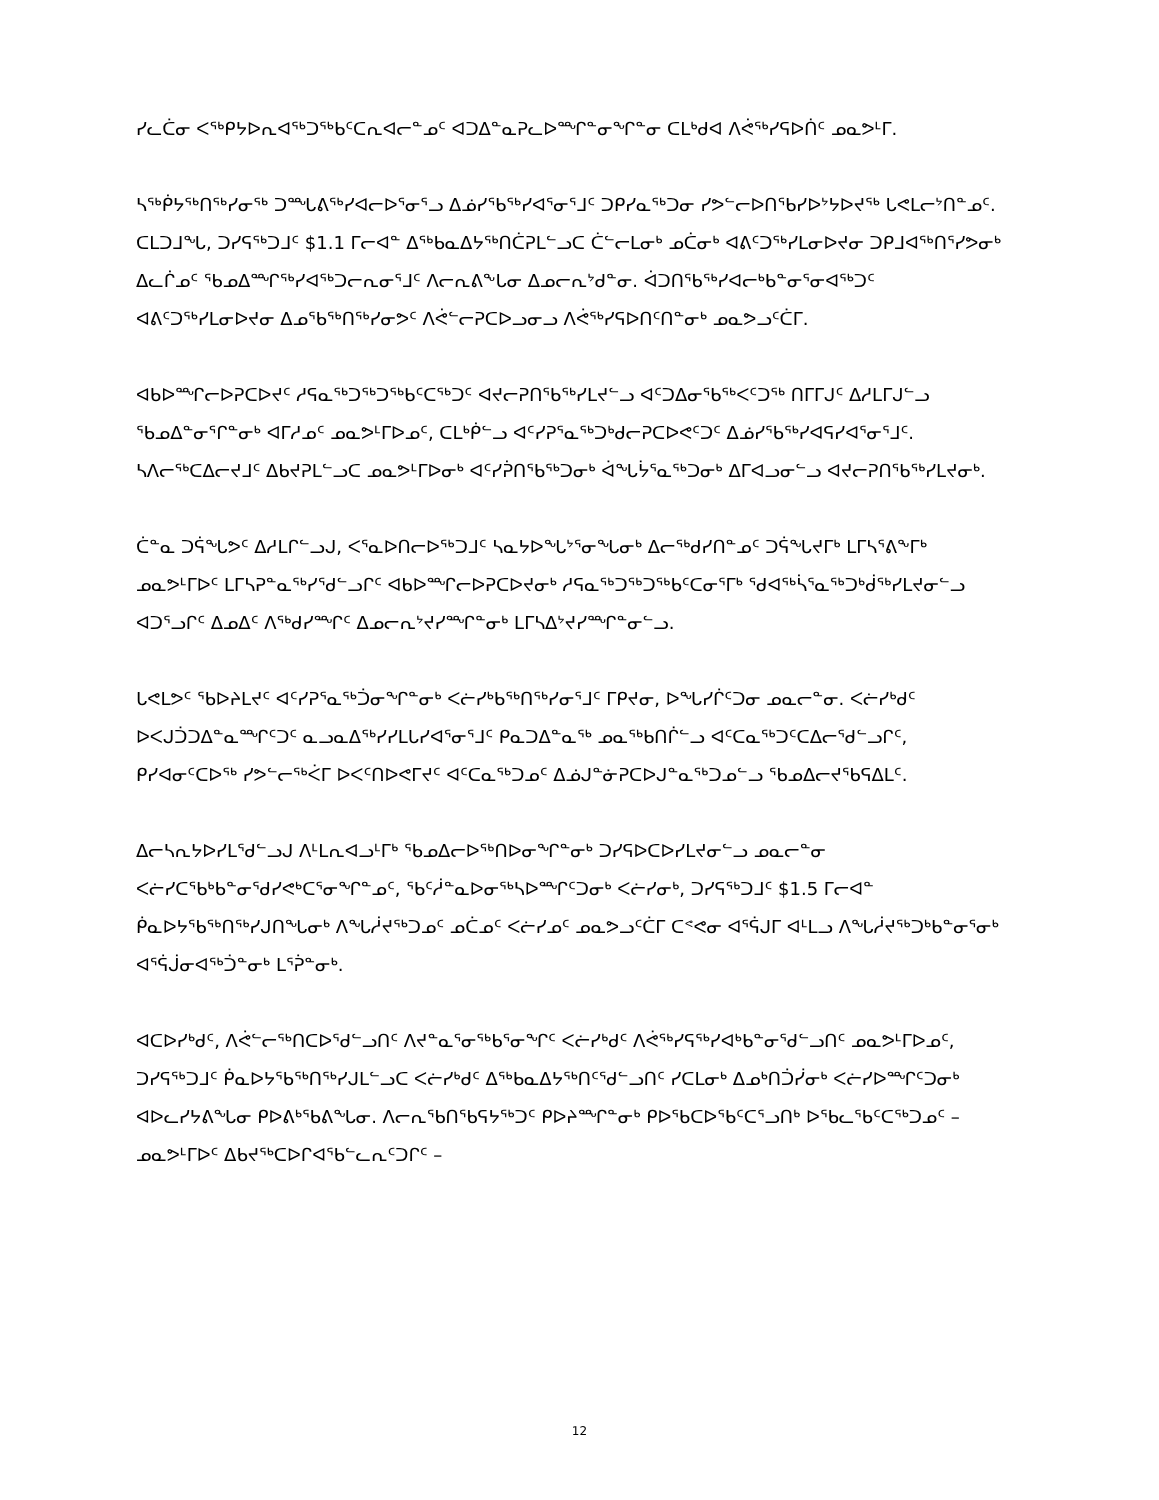ᓯᓚᑖᓂ ᐸᖅᑭᔭᐅᕆᐊᖅᑐᖅᑲᑦᑕᕆᐊᓕᓐᓄᑦ ᐊᑐᐃᓐᓇᕈᓚᐅᙱᓐᓂᖏᓐᓂ ᑕᒪᒃᑯᐊ ᐱᕚᖅᓯᕋᐅᑏᑦ ᓄᓇᕗᒻᒥ.
ᓴᖅᑮᔭᖅᑎᖅᓯᓂᖅ ᑐᙵᕕᖅᓯᐊᓕᐅᕐᓂᕐᓗ ᐃᓅᓯᖃᖅᓯᐊᕐᓂᕐᒧᑦ ᑐᑭᓯᓇᖅᑐᓂ ᓯᕗᓪᓕᐅᑎᖃᓯᐅᔾᔭᐅᔪᖅ ᒐᕙᒪᓕᔾᑎᓐᓄᑦ. ᑕᒪᑐᒧᖓ, ᑐᓯᕋᖅᑐᒧᑦ $1.1 ᒥᓕᐊᓐ ᐃᖅᑲᓇᐃᔭᖅᑎᑖᕈᒪᓪᓗᑕ ᑖᓪᓕᒪᓂᒃ ᓄᑖᓂᒃ ᐊᕕᑦᑐᖅᓯᒪᓂᐅᔪᓂ ᑐᑭᒧᐊᖅᑎᕐᓯᕗᓂᒃ ᐃᓚᒌᓄᑦ ᖃᓄᐃᙱᖅᓯᐊᖅᑐᓕᕆᓂᕐᒧᑦ ᐱᓕᕆᕕᖕᒐᓂ ᐃᓄᓕᕆᔾᑯᓐᓂ. ᐋᑐᑎᖃᖅᓯᐊᓕᒃᑲᓐᓂᕐᓂᐊᖅᑐᑦ ᐊᕕᑦᑐᖅᓯᒪᓂᐅᔪᓂ ᐃᓄᖃᖅᑎᖅᓯᓂᕗᑦ ᐱᕚᓪᓕᕈᑕᐅᓗᓂᓗ ᐱᕚᖅᓯᕋᐅᑎᑦᑎᓐᓂᒃ ᓄᓇᕗᓗᑦᑖᒥ.
ᐊᑲᐅᙱᓕᐅᕈᑕᐅᔪᑦ ᓱᕋᓇᖅᑐᖅᑐᖅᑲᑦᑕᖅᑐᑦ ᐊᔪᓕᕈᑎᖃᖅᓯᒪᔪᓪᓗ ᐊᑦᑐᐃᓂᖃᖅᐸᑦᑐᖅ ᑎᒥᒥᒍᑦ ᐃᓱᒪᒥᒍᓪᓗ ᖃᓄᐃᓐᓂᕐᒋᓐᓂᒃ ᐊᒥᓱᓄᑦ ᓄᓇᕗᒻᒥᐅᓄᑦ, ᑕᒪᒃᑮᓪᓗ ᐊᑦᓯᕈᕐᓇᖅᑐᒃᑯᓕᕈᑕᐅᕙᑦᑐᑦ ᐃᓅᓯᖃᖅᓯᐊᕋᓯᐊᕐᓂᕐᒧᑦ. ᓴᐱᓕᖅᑕᐃᓕᔪᒧᑦ ᐃᑲᔪᕈᒪᓪᓗᑕ ᓄᓇᕗᒻᒥᐅᓂᒃ ᐊᑦᓯᕉᑎᖃᖅᑐᓂᒃ ᐋᖓᔮᕐᓇᖅᑐᓂᒃ ᐃᒥᐊᓗᓂᓪᓗ ᐊᔪᓕᕈᑎᖃᖅᓯᒪᔪᓂᒃ.
ᑖᓐᓇ ᑐᕌᖓᕗᑦ ᐃᓱᒪᒋᓪᓗᒍ, ᐸᕐᓇᐅᑎᓕᐅᖅᑐᒧᑦ ᓴᓇᔭᐅᖓᔾᕐᓂᖓᓂᒃ ᐃᓕᖅᑯᓯᑎᓐᓄᑦ ᑐᕌᖓᔪᒥᒃ ᒪᒥᓴᕐᕕᖕᒥᒃ ᓄᓇᕗᒻᒥᐅᑦ ᒪᒥᓴᕈᓐᓇᖅᓯᕐᑯᓪᓗᒋᑦ ᐊᑲᐅᙱᓕᐅᕈᑕᐅᔪᓂᒃ ᓱᕋᓇᖅᑐᖅᑐᖅᑲᑦᑕᓂᕐᒥᒃ ᖁᐊᖅᓵᕐᓇᖅᑐᒃᑰᖅᓯᒪᔪᓂᓪᓗ ᐊᑐᕐᓗᒋᑦ ᐃᓄᐃᑦ ᐱᖅᑯᓯᙱᑦ ᐃᓄᓕᕆᔾᔪᓯᙱᓐᓂᒃ ᒪᒥᓴᐃᔾᔪᓯᙱᓐᓂᓪᓗ.
ᒐᕙᒪᕗᑦ ᖃᐅᔨᒪᔪᑦ ᐊᑦᓯᕈᕐᓇᖅᑑᓂᖏᓐᓂᒃ ᐸᓖᓯᒃᑲᖅᑎᖅᓯᓂᕐᒧᑦ ᒥᑭᔪᓂ, ᐅᖓᓯᒌᑦᑐᓂ ᓄᓇᓕᓐᓂ. ᐸᓖᓯᒃᑯᑦ ᐅᐸᒍᑑᑐᐃᓐᓇᙱᑦᑐᑦ ᓇᓗᓇᐃᖅᓯᓯᒪᒐᓯᐊᕐᓂᕐᒧᑦ ᑭᓇᑐᐃᓐᓇᖅ ᓄᓇᖅᑲᑎᒌᓪᓗ ᐊᑦᑕᓇᖅᑐᑦᑕᐃᓕᕐᑯᓪᓗᒋᑦ, ᑭᓯᐊᓂᑦᑕᐅᖅ ᓯᕗᓪᓕᖅᐹᒥ ᐅᐸᑦᑎᐅᕙᒥᔪᑦ ᐊᑦᑕᓇᖅᑐᓄᑦ ᐃᓅᒍᓐᓃᕈᑕᐅᒍᓐᓇᖅᑐᓄᓪᓗ ᖃᓄᐃᓕᔪᖃᕋᐃᒪᑦ.
ᐃᓕᓴᕆᔭᐅᓯᒪᕐᑯᓪᓗᒍ ᐱᒻᒪᕆᐊᓗᒻᒥᒃ ᖃᓄᐃᓕᐅᖅᑎᐅᓂᖏᓐᓂᒃ ᑐᓯᕋᐅᑕᐅᓯᒪᔪᓂᓪᓗ ᓄᓇᓕᓐᓂ ᐸᓖᓯᑕᖃᒃᑲᓐᓂᕐᑯᓯᕙᒃᑕᕐᓂᖏᓐᓄᑦ, ᖃᑦᓲᓐᓇᐅᓂᖅᓴᐅᙱᑦᑐᓂᒃ ᐸᓖᓯᓂᒃ, ᑐᓯᕋᖅᑐᒧᑦ $1.5 ᒥᓕᐊᓐ ᑮᓇᐅᔭᖃᖅᑎᖅᓯᒍᑎᖓᓂᒃ ᐱᖓᓲᔪᖅᑐᓄᑦ ᓄᑖᓄᑦ ᐸᓖᓯᓄᑦ ᓄᓇᕗᓗᑦᑖᒥ ᑕᕝᕙᓂ ᐊᕐᕌᒍᒥ ᐊᒻᒪᓗ ᐱᖓᓲᔪᖅᑐᒃᑲᓐᓂᕐᓂᒃ ᐊᕐᕌᒎᓂᐊᖅᑑᓐᓂᒃ ᒪᕐᕉᓐᓂᒃ.
ᐊᑕᐅᓯᒃᑯᑦ, ᐱᕚᓪᓕᖅᑎᑕᐅᕐᑯᓪᓗᑎᑦ ᐱᔪᓐᓇᕐᓂᖅᑲᕐᓂᖏᑦ ᐸᓖᓯᒃᑯᑦ ᐱᕚᖅᓯᕋᖅᓯᐊᒃᑲᓐᓂᕐᑯᓪᓗᑎᑦ ᓄᓇᕗᒻᒥᐅᓄᑦ, ᑐᓯᕋᖅᑐᒧᑦ ᑮᓇᐅᔭᖃᖅᑎᖅᓯᒍᒪᓪᓗᑕ ᐸᓖᓯᒃᑯᑦ ᐃᖅᑲᓇᐃᔭᖅᑎᑦᕐᑯᓪᓗᑎᑦ ᓯᑕᒪᓂᒃ ᐃᓄᒃᑎᑑᓰᓂᒃ ᐸᓖᓯᐅᙱᑦᑐᓂᒃ ᐊᐅᓚᓯᔭᕕᖓᓂ ᑭᐅᕕᒃᖃᕕᖓᓂ. ᐱᓕᕆᖃᑎᖃᕋᔭᖅᑐᑦ ᑭᐅᔨᙱᓐᓂᒃ ᑭᐅᖃᑕᐅᖃᑦᑕᕐᓗᑎᒃ ᐅᖃᓚᖃᑦᑕᖅᑐᓄᑦ – ᓄᓇᕗᒻᒥᐅᑦ ᐃᑲᔪᖅᑕᐅᒋᐊᖃᓪᓚᕆᑦᑐᒋᑦ –
12